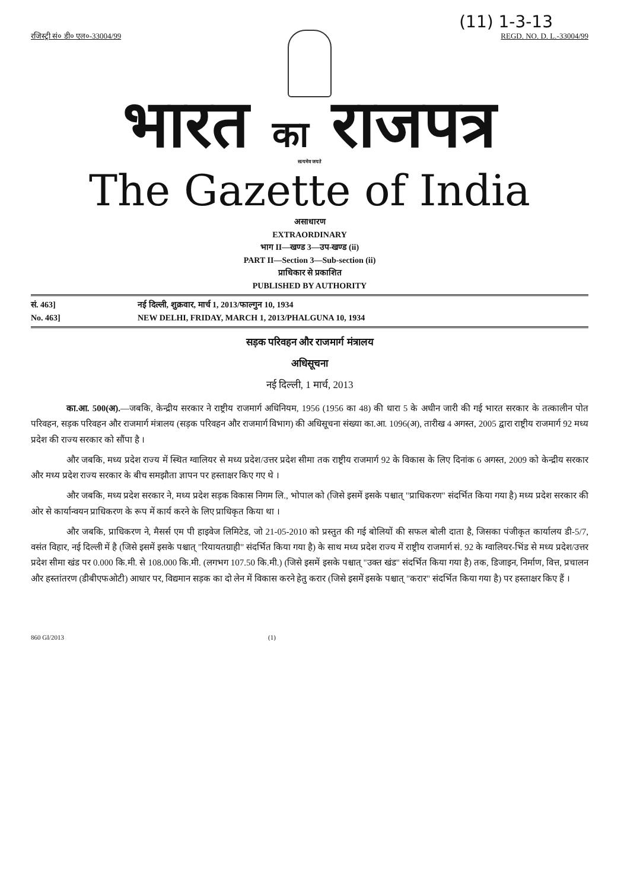(11) 1-3-13
रजिस्ट्री सं० डी० एल०-33004/99 REGD. NO. D. L.-33004/99
भारत का राजपत्र
सत्यमेव जयते
The Gazette of India
असाधारण
EXTRAORDINARY
भाग II—खण्ड 3—उप-खण्ड (ii)
PART II—Section 3—Sub-section (ii)
प्राधिकार से प्रकाशित
PUBLISHED BY AUTHORITY
सं. 463] नई दिल्ली, शुक्रवार, मार्च 1, 2013/फाल्गुन 10, 1934
No. 463] NEW DELHI, FRIDAY, MARCH 1, 2013/PHALGUNA 10, 1934
सड़क परिवहन और राजमार्ग मंत्रालय
अधिसूचना
नई दिल्ली, 1 मार्च, 2013
का.आ. 500(अ).—जबकि, केन्द्रीय सरकार ने राष्ट्रीय राजमार्ग अधिनियम, 1956 (1956 का 48) की धारा 5 के अधीन जारी की गई भारत सरकार के तत्कालीन पोत परिवहन, सड़क परिवहन और राजमार्ग मंत्रालय (सड़क परिवहन और राजमार्ग विभाग) की अधिसूचना संख्या का.आ. 1096(अ), तारीख 4 अगस्त, 2005 द्वारा राष्ट्रीय राजमार्ग 92 मध्य प्रदेश की राज्य सरकार को सौंपा है ।
और जबकि, मध्य प्रदेश राज्य में स्थित ग्वालियर से मध्य प्रदेश/उत्तर प्रदेश सीमा तक राष्ट्रीय राजमार्ग 92 के विकास के लिए दिनांक 6 अगस्त, 2009 को केन्द्रीय सरकार और मध्य प्रदेश राज्य सरकार के बीच समझौता ज्ञापन पर हस्ताक्षर किए गए थे ।
और जबकि, मध्य प्रदेश सरकार ने, मध्य प्रदेश सड़क विकास निगम लि., भोपाल को (जिसे इसमें इसके पश्चात् "प्राधिकरण" संदर्भित किया गया है) मध्य प्रदेश सरकार की ओर से कार्यान्वयन प्राधिकरण के रूप में कार्य करने के लिए प्राधिकृत किया था ।
और जबकि, प्राधिकरण ने, मैसर्स एम पी हाइवेज लिमिटेड, जो 21-05-2010 को प्रस्तुत की गई बोलियों की सफल बोली दाता है, जिसका पंजीकृत कार्यालय डी-5/7, वसंत विहार, नई दिल्ली में है (जिसे इसमें इसके पश्चात् "रियायतग्राही" संदर्भित किया गया है) के साथ मध्य प्रदेश राज्य में राष्ट्रीय राजमार्ग सं. 92 के ग्वालियर-भिंड से मध्य प्रदेश/उत्तर प्रदेश सीमा खंड पर 0.000 कि.मी. से 108.000 कि.मी. (लगभग 107.50 कि.मी.) (जिसे इसमें इसके पश्चात् "उक्त खंड" संदर्भित किया गया है) तक, डिजाइन, निर्माण, वित्त, प्रचालन और हस्तांतरण (डीबीएफओटी) आधार पर, विद्यमान सड़क का दो लेन में विकास करने हेतु करार (जिसे इसमें इसके पश्चात् "करार" संदर्भित किया गया है) पर हस्ताक्षर किए हैं ।
860 GI/2013 (1)